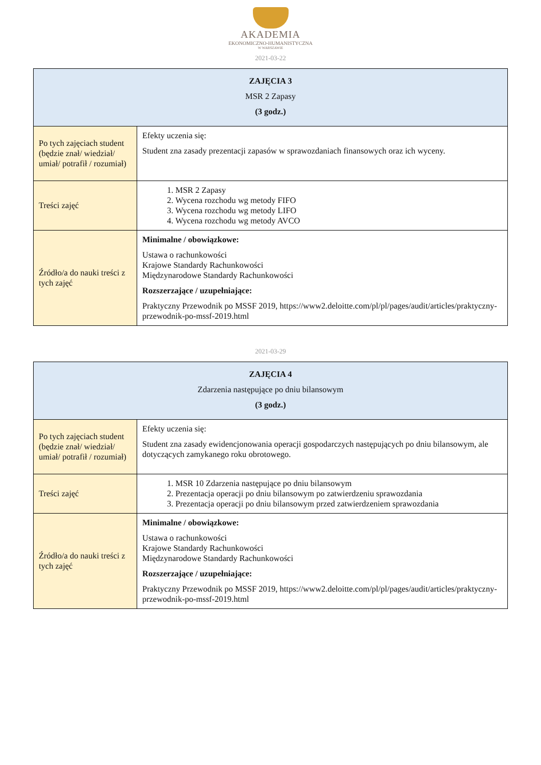AKADEMIA
EKONOMICZNO-HUMANISTYCZNA
W WARSZAWIE
2021-03-22
| ZAJĘCIA 3 MSR 2 Zapasy (3 godz.) | |
| --- | --- |
| Po tych zajęciach student (będzie znał/ wiedział/ umiał/ potrafił / rozumiał) | Efekty uczenia się: Student zna zasady prezentacji zapasów w sprawozdaniach finansowych oraz ich wyceny. |
| Treści zajęć | 1. MSR 2 Zapasy 2. Wycena rozchodu wg metody FIFO 3. Wycena rozchodu wg metody LIFO 4. Wycena rozchodu wg metody AVCO |
| Źródło/a do nauki treści z tych zajęć | Minimalne / obowiązkowe: Ustawa o rachunkowości Krajowe Standardy Rachunkowości Międzynarodowe Standardy Rachunkowości Rozszerzające / uzupełniające: Praktyczny Przewodnik po MSSF 2019, https://www2.deloitte.com/pl/pl/pages/audit/articles/praktyczny-przewodnik-po-mssf-2019.html |
2021-03-29
| ZAJĘCIA 4 Zdarzenia następujące po dniu bilansowym (3 godz.) | |
| --- | --- |
| Po tych zajęciach student (będzie znał/ wiedział/ umiał/ potrafił / rozumiał) | Efekty uczenia się: Student zna zasady ewidencjonowania operacji gospodarczych następujących po dniu bilansowym, ale dotyczących zamykanego roku obrotowego. |
| Treści zajęć | 1. MSR 10 Zdarzenia następujące po dniu bilansowym 2. Prezentacja operacji po dniu bilansowym po zatwierdzeniu sprawozdania 3. Prezentacja operacji po dniu bilansowym przed zatwierdzeniem sprawozdania |
| Źródło/a do nauki treści z tych zajęć | Minimalne / obowiązkowe: Ustawa o rachunkowości Krajowe Standardy Rachunkowości Międzynarodowe Standardy Rachunkowości Rozszerzające / uzupełniające: Praktyczny Przewodnik po MSSF 2019, https://www2.deloitte.com/pl/pl/pages/audit/articles/praktyczny-przewodnik-po-mssf-2019.html |